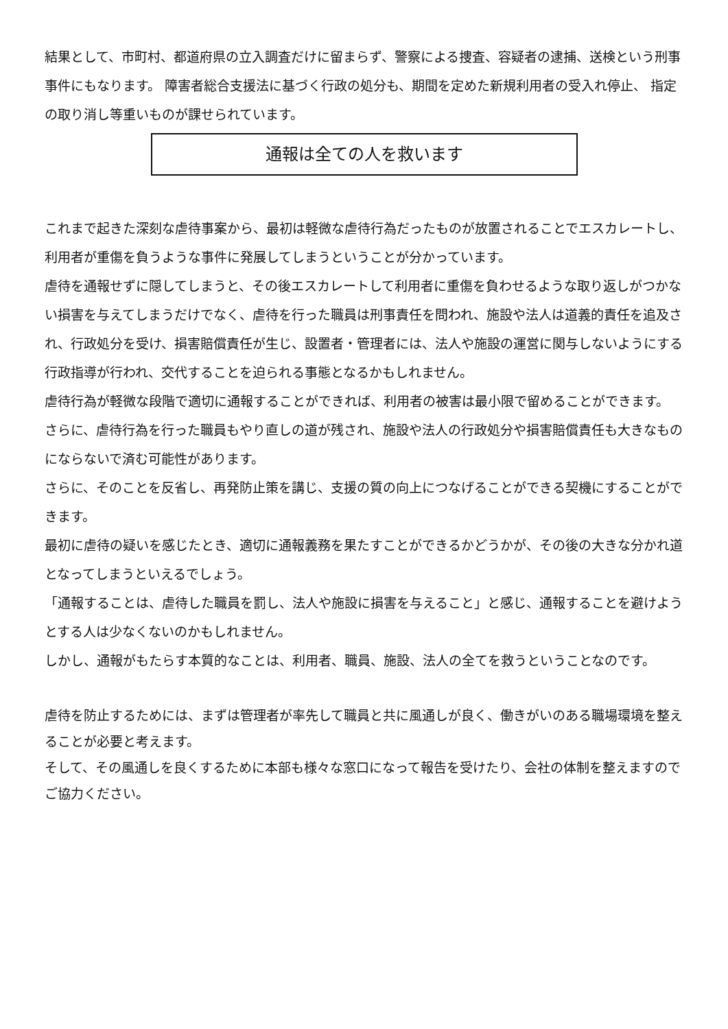結果として、市町村、都道府県の立入調査だけに留まらず、警察による捜査、容疑者の逮捕、送検という刑事事件にもなります。 障害者総合支援法に基づく行政の処分も、期間を定めた新規利用者の受入れ停止、 指定の取り消し等重いものが課せられています。
通報は全ての人を救います
これまで起きた深刻な虐待事案から、最初は軽微な虐待行為だったものが放置されることでエスカレートし、利用者が重傷を負うような事件に発展してしまうということが分かっています。
虐待を通報せずに隠してしまうと、その後エスカレートして利用者に重傷を負わせるような取り返しがつかない損害を与えてしまうだけでなく、虐待を行った職員は刑事責任を問われ、施設や法人は道義的責任を追及され、行政処分を受け、損害賠償責任が生じ、設置者・管理者には、法人や施設の運営に関与しないようにする行政指導が行われ、交代することを迫られる事態となるかもしれません。
虐待行為が軽微な段階で適切に通報することができれば、利用者の被害は最小限で留めることができます。
さらに、虐待行為を行った職員もやり直しの道が残され、施設や法人の行政処分や損害賠償責任も大きなものにならないで済む可能性があります。
さらに、そのことを反省し、再発防止策を講じ、支援の質の向上につなげることができる契機にすることができます。
最初に虐待の疑いを感じたとき、適切に通報義務を果たすことができるかどうかが、その後の大きな分かれ道となってしまうといえるでしょう。
「通報することは、虐待した職員を罰し、法人や施設に損害を与えること」と感じ、通報することを避けようとする人は少なくないのかもしれません。
しかし、通報がもたらす本質的なことは、利用者、職員、施設、法人の全てを救うということなのです。
虐待を防止するためには、まずは管理者が率先して職員と共に風通しが良く、働きがいのある職場環境を整えることが必要と考えます。
そして、その風通しを良くするために本部も様々な窓口になって報告を受けたり、会社の体制を整えますのでご協力ください。